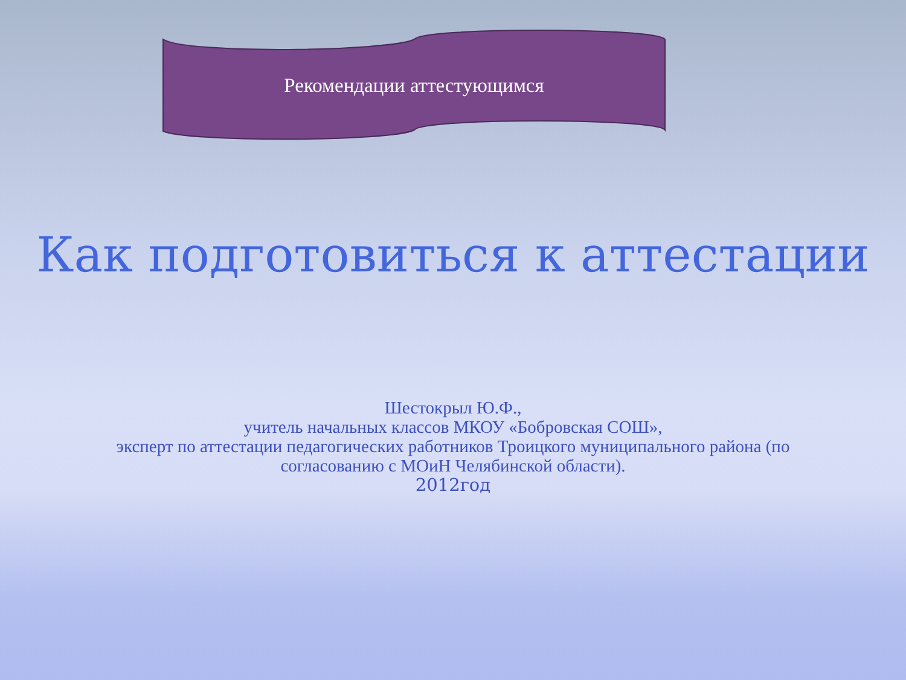Рекомендации аттестующимся
Как подготовиться к аттестации
Шестокрыл Ю.Ф.,
учитель начальных классов МКОУ «Бобровская СОШ»,
эксперт по аттестации педагогических работников Троицкого муниципального района (по согласованию с МОиН Челябинской области).
2012год